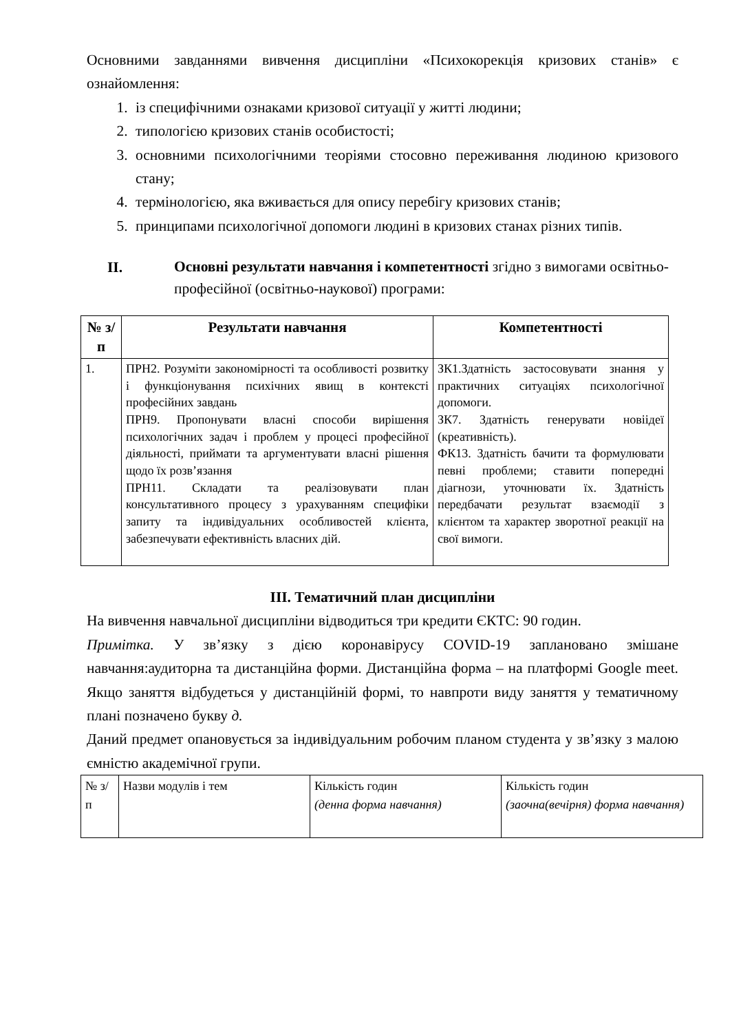Основними завданнями вивчення дисципліни «Психокорекція кризових станів» є ознайомлення:
1. із специфічними ознаками кризової ситуації у житті людини;
2. типологією кризових станів особистості;
3. основними психологічними теоріями стосовно переживання людиною кризового стану;
4. термінологією, яка вживається для опису перебігу кризових станів;
5. принципами психологічної допомоги людині в кризових станах різних типів.
II. Основні результати навчання і компетентності згідно з вимогами освітньо-професійної (освітньо-наукової) програми:
| № з/п | Результати навчання | Компетентності |
| --- | --- | --- |
| 1. | ПРН2. Розуміти закономірності та особливості розвитку і функціонування психічних явищ в контексті професійних завдань ПРН9. Пропонувати власні способи вирішення психологічних задач і проблем у процесі професійної діяльності, приймати та аргументувати власні рішення щодо їх розв’язання ПРН11. Складати та реалізовувати план консультативного процесу з урахуванням специфіки запиту та індивідуальних особливостей клієнта, забезпечувати ефективність власних дій. | ЗК1.Здатність застосовувати знання у практичних ситуаціях психологічної допомоги. ЗК7. Здатність генерувати новіідеї (креативність). ФК13. Здатність бачити та формулювати певні проблеми; ставити попередні діагнози, уточнювати їх. Здатність передбачати результат взаємодії з клієнтом та характер зворотної реакції на свої вимоги. |
III. Тематичний план дисципліни
На вивчення навчальної дисципліни відводиться три кредити ЄКТС: 90 годин.
Примітка. У зв’язку з дією коронавірусу COVID-19 заплановано змішане навчання:аудиторна та дистанційна форми. Дистанційна форма – на платформі Google meet. Якщо заняття відбудеться у дистанційній формі, то навпроти виду заняття у тематичному плані позначено букву д.
Даний предмет опановується за індивідуальним робочим планом студента у зв’язку з малою ємністю академічної групи.
| № з/п | Назви модулів і тем | Кількість годин (денна форма навчання) | Кількість годин (заочна(вечірня) форма навчання) |